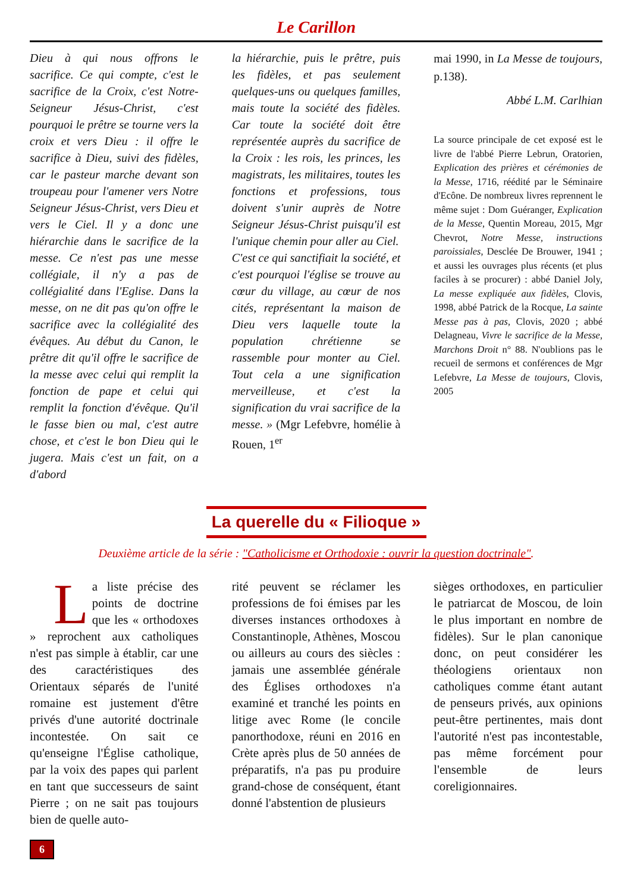Le Carillon
Dieu à qui nous offrons le sacrifice. Ce qui compte, c'est le sacrifice de la Croix, c'est Notre-Seigneur Jésus-Christ, c'est pourquoi le prêtre se tourne vers la croix et vers Dieu : il offre le sacrifice à Dieu, suivi des fidèles, car le pasteur marche devant son troupeau pour l'amener vers Notre Seigneur Jésus-Christ, vers Dieu et vers le Ciel. Il y a donc une hiérarchie dans le sacrifice de la messe. Ce n'est pas une messe collégiale, il n'y a pas de collégialité dans l'Eglise. Dans la messe, on ne dit pas qu'on offre le sacrifice avec la collégialité des évêques. Au début du Canon, le prêtre dit qu'il offre le sacrifice de la messe avec celui qui remplit la fonction de pape et celui qui remplit la fonction d'évêque. Qu'il le fasse bien ou mal, c'est autre chose, et c'est le bon Dieu qui le jugera. Mais c'est un fait, on a d'abord
la hiérarchie, puis le prêtre, puis les fidèles, et pas seulement quelques-uns ou quelques familles, mais toute la société des fidèles. Car toute la société doit être représentée auprès du sacrifice de la Croix : les rois, les princes, les magistrats, les militaires, toutes les fonctions et professions, tous doivent s'unir auprès de Notre Seigneur Jésus-Christ puisqu'il est l'unique chemin pour aller au Ciel.
C'est ce qui sanctifiait la société, et c'est pourquoi l'église se trouve au cœur du village, au cœur de nos cités, représentant la maison de Dieu vers laquelle toute la population chrétienne se rassemble pour monter au Ciel. Tout cela a une signification merveilleuse, et c'est la signification du vrai sacrifice de la messe. » (Mgr Lefebvre, homélie à Rouen, 1<sup>er</sup>
mai 1990, in La Messe de toujours, p.138).
Abbé L.M. Carlhian
La source principale de cet exposé est le livre de l'abbé Pierre Lebrun, Oratorien, Explication des prières et cérémonies de la Messe, 1716, réédité par le Séminaire d'Ecône. De nombreux livres reprennent le même sujet : Dom Guéranger, Explication de la Messe, Quentin Moreau, 2015, Mgr Chevrot, Notre Messe, instructions paroissiales, Desclée De Brouwer, 1941 ; et aussi les ouvrages plus récents (et plus faciles à se procurer) : abbé Daniel Joly, La messe expliquée aux fidèles, Clovis, 1998, abbé Patrick de la Rocque, La sainte Messe pas à pas, Clovis, 2020 ; abbé Delagneau, Vivre le sacrifice de la Messe, Marchons Droit n° 88. N'oublions pas le recueil de sermons et conférences de Mgr Lefebvre, La Messe de toujours, Clovis, 2005
La querelle du « Filioque »
Deuxième article de la série : "Catholicisme et Orthodoxie : ouvrir la question doctrinale".
La liste précise des points de doctrine que les « orthodoxes » reprochent aux catholiques n'est pas simple à établir, car une des caractéristiques des Orientaux séparés de l'unité romaine est justement d'être privés d'une autorité doctrinale incontestée. On sait ce qu'enseigne l'Église catholique, par la voix des papes qui parlent en tant que successeurs de saint Pierre ; on ne sait pas toujours bien de quelle auto-
rité peuvent se réclamer les professions de foi émises par les diverses instances orthodoxes à Constantinople, Athènes, Moscou ou ailleurs au cours des siècles : jamais une assemblée générale des Églises orthodoxes n'a examiné et tranché les points en litige avec Rome (le concile panorthodoxe, réuni en 2016 en Crète après plus de 50 années de préparatifs, n'a pas pu produire grand-chose de conséquent, étant donné l'abstention de plusieurs
sièges orthodoxes, en particulier le patriarcat de Moscou, de loin le plus important en nombre de fidèles). Sur le plan canonique donc, on peut considérer les théologiens orientaux non catholiques comme étant autant de penseurs privés, aux opinions peut-être pertinentes, mais dont l'autorité n'est pas incontestable, pas même forcément pour l'ensemble de leurs coreligionnaires.
6